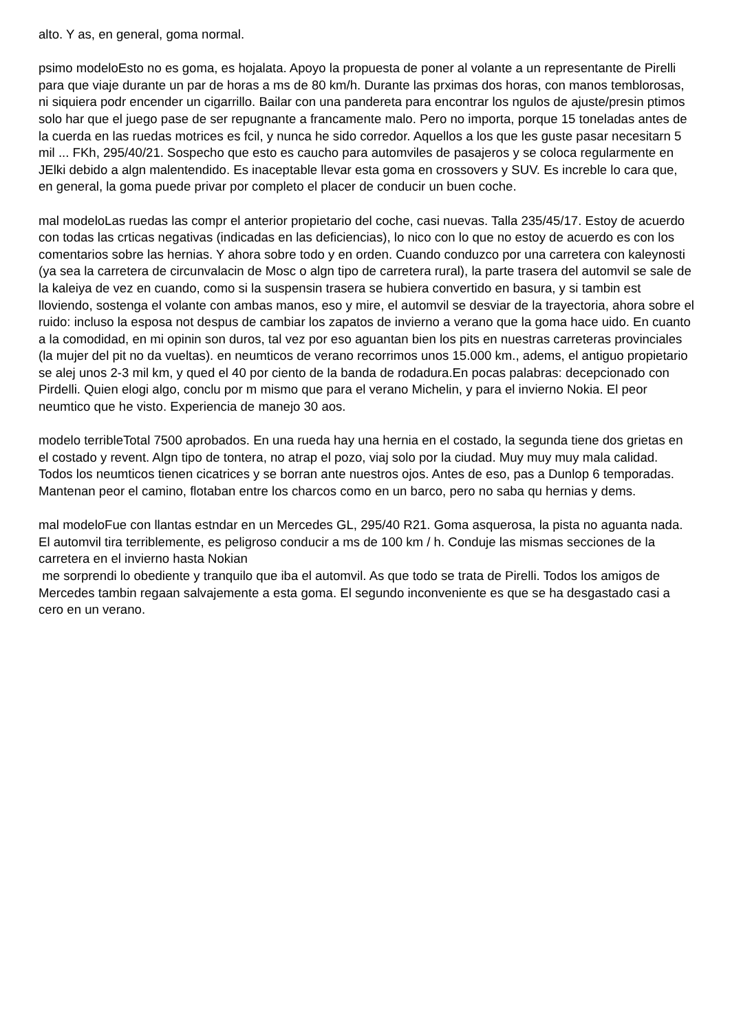alto. Y as, en general, goma normal.
psimo modeloEsto no es goma, es hojalata. Apoyo la propuesta de poner al volante a un representante de Pirelli para que viaje durante un par de horas a ms de 80 km/h. Durante las prximas dos horas, con manos temblorosas, ni siquiera podr encender un cigarrillo. Bailar con una pandereta para encontrar los ngulos de ajuste/presin ptimos solo har que el juego pase de ser repugnante a francamente malo. Pero no importa, porque 15 toneladas antes de la cuerda en las ruedas motrices es fcil, y nunca he sido corredor. Aquellos a los que les guste pasar necesitarn 5 mil ... FKh, 295/40/21. Sospecho que esto es caucho para automviles de pasajeros y se coloca regularmente en JElki debido a algn malentendido. Es inaceptable llevar esta goma en crossovers y SUV. Es increble lo cara que, en general, la goma puede privar por completo el placer de conducir un buen coche.
mal modeloLas ruedas las compr el anterior propietario del coche, casi nuevas. Talla 235/45/17. Estoy de acuerdo con todas las crticas negativas (indicadas en las deficiencias), lo nico con lo que no estoy de acuerdo es con los comentarios sobre las hernias. Y ahora sobre todo y en orden. Cuando conduzco por una carretera con kaleynosti (ya sea la carretera de circunvalacin de Mosc o algn tipo de carretera rural), la parte trasera del automvil se sale de la kaleiya de vez en cuando, como si la suspensin trasera se hubiera convertido en basura, y si tambin est lloviendo, sostenga el volante con ambas manos, eso y mire, el automvil se desviar de la trayectoria, ahora sobre el ruido: incluso la esposa not despus de cambiar los zapatos de invierno a verano que la goma hace uido. En cuanto a la comodidad, en mi opinin son duros, tal vez por eso aguantan bien los pits en nuestras carreteras provinciales (la mujer del pit no da vueltas). en neumticos de verano recorrimos unos 15.000 km., adems, el antiguo propietario se alej unos 2-3 mil km, y qued el 40 por ciento de la banda de rodadura.En pocas palabras: decepcionado con Pirdelli. Quien elogi algo, conclu por m mismo que para el verano Michelin, y para el invierno Nokia. El peor neumtico que he visto. Experiencia de manejo 30 aos.
modelo terribleTotal 7500 aprobados. En una rueda hay una hernia en el costado, la segunda tiene dos grietas en el costado y revent. Algn tipo de tontera, no atrap el pozo, viaj solo por la ciudad. Muy muy muy mala calidad. Todos los neumticos tienen cicatrices y se borran ante nuestros ojos. Antes de eso, pas a Dunlop 6 temporadas. Mantenan peor el camino, flotaban entre los charcos como en un barco, pero no saba qu hernias y dems.
mal modeloFue con llantas estndar en un Mercedes GL, 295/40 R21. Goma asquerosa, la pista no aguanta nada. El automvil tira terriblemente, es peligroso conducir a ms de 100 km / h. Conduje las mismas secciones de la carretera en el invierno hasta Nokian
me sorprendi lo obediente y tranquilo que iba el automvil. As que todo se trata de Pirelli. Todos los amigos de Mercedes tambin regaan salvajemente a esta goma. El segundo inconveniente es que se ha desgastado casi a cero en un verano.